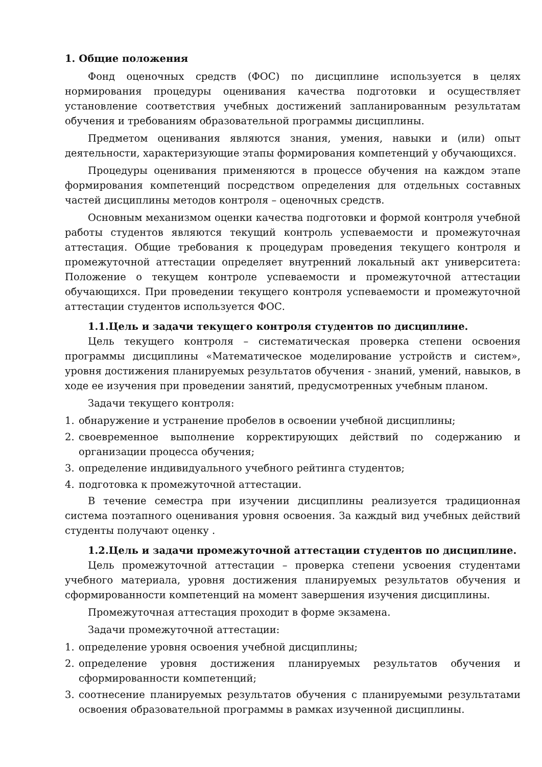1. Общие положения
Фонд оценочных средств (ФОС) по дисциплине используется в целях нормирования процедуры оценивания качества подготовки и осуществляет установление соответствия учебных достижений запланированным результатам обучения и требованиям образовательной программы дисциплины.
Предметом оценивания являются знания, умения, навыки и (или) опыт деятельности, характеризующие этапы формирования компетенций у обучающихся.
Процедуры оценивания применяются в процессе обучения на каждом этапе формирования компетенций посредством определения для отдельных составных частей дисциплины методов контроля – оценочных средств.
Основным механизмом оценки качества подготовки и формой контроля учебной работы студентов являются текущий контроль успеваемости и промежуточная аттестация. Общие требования к процедурам проведения текущего контроля и промежуточной аттестации определяет внутренний локальный акт университета: Положение о текущем контроле успеваемости и промежуточной аттестации обучающихся. При проведении текущего контроля успеваемости и промежуточной аттестации студентов используется ФОС.
1.1.Цель и задачи текущего контроля студентов по дисциплине.
Цель текущего контроля – систематическая проверка степени освоения программы дисциплины «Математическое моделирование устройств и систем», уровня достижения планируемых результатов обучения - знаний, умений, навыков, в ходе ее изучения при проведении занятий, предусмотренных учебным планом.
Задачи текущего контроля:
1. обнаружение и устранение пробелов в освоении учебной дисциплины;
2. своевременное выполнение корректирующих действий по содержанию и организации процесса обучения;
3. определение индивидуального учебного рейтинга студентов;
4. подготовка к промежуточной аттестации.
В течение семестра при изучении дисциплины реализуется традиционная система поэтапного оценивания уровня освоения. За каждый вид учебных действий студенты получают оценку .
1.2.Цель и задачи промежуточной аттестации студентов по дисциплине.
Цель промежуточной аттестации – проверка степени усвоения студентами учебного материала, уровня достижения планируемых результатов обучения и сформированности компетенций на момент завершения изучения дисциплины.
Промежуточная аттестация проходит в форме экзамена.
Задачи промежуточной аттестации:
1. определение уровня освоения учебной дисциплины;
2. определение уровня достижения планируемых результатов обучения и сформированности компетенций;
3. соотнесение планируемых результатов обучения с планируемыми результатами освоения образовательной программы в рамках изученной дисциплины.